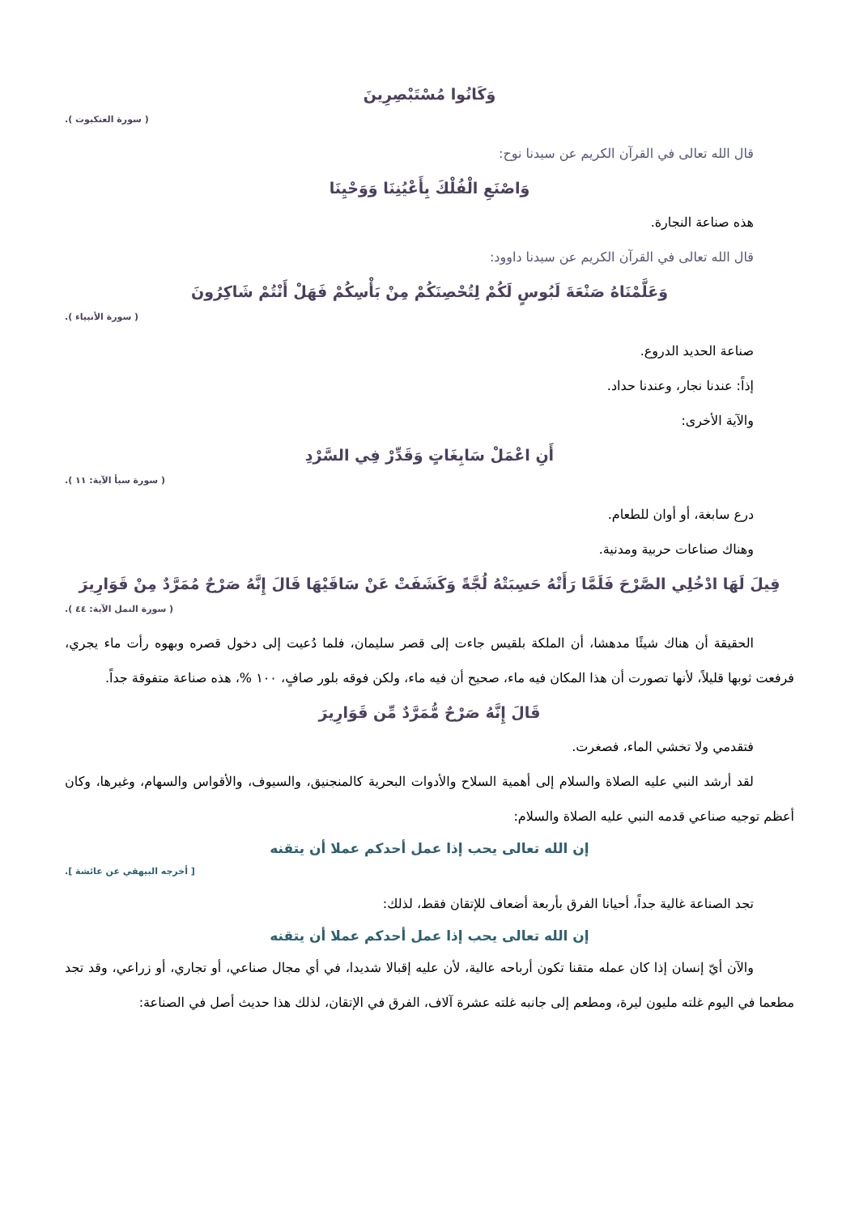وَكَانُوا مُسْتَبْصِرِينَ
( سورة العنكبوت ).
قال الله تعالى في القرآن الكريم عن سيدنا نوح:
وَاصْنَعِ الْفُلْكَ بِأَعْيُنِنَا وَوَحْيِنَا
هذه صناعة النجارة.
قال الله تعالى في القرآن الكريم عن سيدنا داوود:
وَعَلَّمْنَاهُ صَنْعَةَ لَبُوسٍ لَكُمْ لِتُحْصِنَكُمْ مِنْ بَأْسِكُمْ فَهَلْ أَنْتُمْ شَاكِرُونَ
( سورة الأنبياء ).
صناعة الحديد الدروع.
إذاً: عندنا نجار، وعندنا حداد.
والآية الأخرى:
أَنِ اعْمَلْ سَابِغَاتٍ وَقَدِّرْ فِي السَّرْدِ
( سورة سبأ الآية: ١١ ).
درع سابغة، أو أوان للطعام.
وهناك صناعات حربية ومدنية.
قِيلَ لَهَا ادْخُلِي الصَّرْحَ فَلَمَّا رَأَتْهُ حَسِبَتْهُ لُجَّةً وَكَشَفَتْ عَنْ سَاقَيْهَا قَالَ إِنَّهُ صَرْحٌ مُمَرَّدٌ مِنْ قَوَارِيرَ
( سورة النمل الآية: ٤٤ ).
الحقيقة أن هناك شيئًا مدهشا، أن الملكة بلقيس جاءت إلى قصر سليمان، فلما دُعيت إلى دخول قصره وبهوه رأت ماء يجري، فرفعت ثوبها قليلاً، لأنها تصورت أن هذا المكان فيه ماء، صحيح أن فيه ماء، ولكن فوقه بلور صافٍ، ١٠٠ %، هذه صناعة متفوقة جداً.
قَالَ إِنَّهُ صَرْحٌ مُّمَرَّدٌ مِّن قَوَارِيرَ
فتقدمي ولا تخشي الماء، فصغرت.
لقد أرشد النبي عليه الصلاة والسلام إلى أهمية السلاح والأدوات البحرية كالمنجنيق، والسيوف، والأقواس والسهام، وغيرها، وكان أعظم توجيه صناعي قدمه النبي عليه الصلاة والسلام:
إن الله تعالى يحب إذا عمل أحدكم عملا أن يتقنه
[ أخرجه البيهقي عن عائشة ].
تجد الصناعة غالية جداً، أحيانا الفرق بأربعة أضعاف للإتقان فقط، لذلك:
إن الله تعالى يحب إذا عمل أحدكم عملا أن يتقنه
والآن أيّ إنسان إذا كان عمله متقنا تكون أرباحه عالية، لأن عليه إقبالا شديدا، في أي مجال صناعي، أو تجاري، أو زراعي، وقد تجد مطعما في اليوم غلته مليون ليرة، ومطعم إلى جانبه غلته عشرة آلاف، الفرق في الإتقان، لذلك هذا حديث أصل في الصناعة: